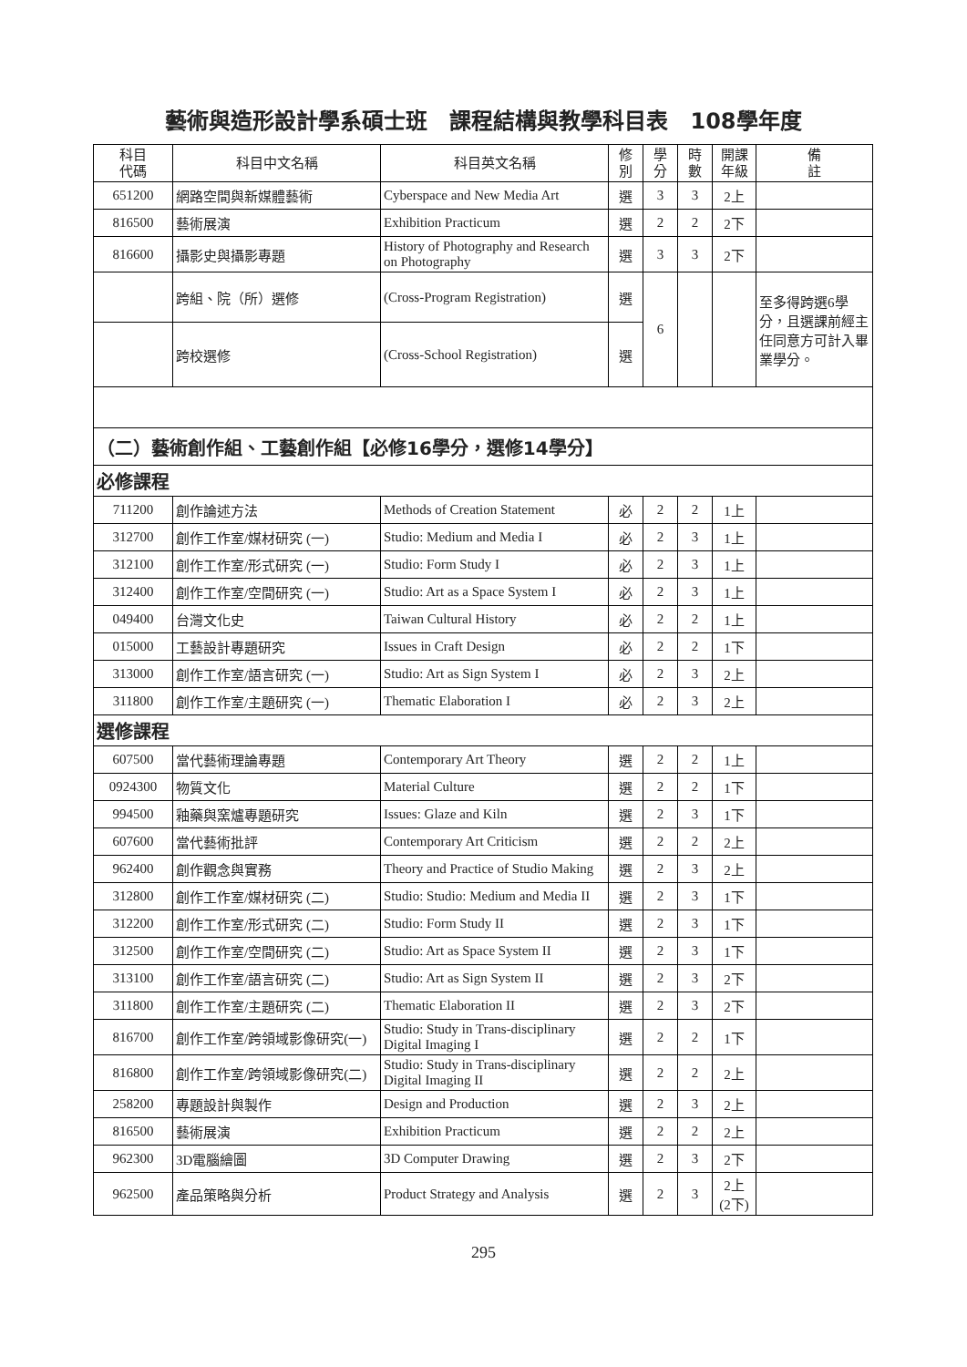藝術與造形設計學系碩士班　課程結構與教學科目表　108學年度
| 科目 代碼 | 科目中文名稱 | 科目英文名稱 | 修 別 | 學 分 | 時 數 | 開課 年級 | 備 註 |
| --- | --- | --- | --- | --- | --- | --- | --- |
| 651200 | 網路空間與新媒體藝術 | Cyberspace and New Media Art | 選 | 3 | 3 | 2上 | |
| 816500 | 藝術展演 | Exhibition Practicum | 選 | 2 | 2 | 2下 | |
| 816600 | 攝影史與攝影專題 | History of Photography and Research on Photography | 選 | 3 | 3 | 2下 | |
| | 跨組、院（所）選修 | (Cross-Program Registration) | 選 | 6 | | | 至多得跨選6學分，且選課前經主任同意方可計入畢業學分。 |
| | 跨校選修 | (Cross-School Registration) | 選 | | | | |
| （二）藝術創作組、工藝創作組【必修16學分，選修14學分】 | | | | | | | |
| 必修課程 | | | | | | | |
| 711200 | 創作論述方法 | Methods of Creation Statement | 必 | 2 | 2 | 1上 | |
| 312700 | 創作工作室/媒材研究 (一) | Studio: Medium and Media I | 必 | 2 | 3 | 1上 | |
| 312100 | 創作工作室/形式研究 (一) | Studio: Form Study I | 必 | 2 | 3 | 1上 | |
| 312400 | 創作工作室/空間研究 (一) | Studio: Art as a Space System I | 必 | 2 | 3 | 1上 | |
| 049400 | 台灣文化史 | Taiwan Cultural History | 必 | 2 | 2 | 1上 | |
| 015000 | 工藝設計專題研究 | Issues in Craft Design | 必 | 2 | 2 | 1下 | |
| 313000 | 創作工作室/語言研究 (一) | Studio: Art as Sign System I | 必 | 2 | 3 | 2上 | |
| 311800 | 創作工作室/主題研究 (一) | Thematic Elaboration I | 必 | 2 | 3 | 2上 | |
| 選修課程 | | | | | | | |
| 607500 | 當代藝術理論專題 | Contemporary Art Theory | 選 | 2 | 2 | 1上 | |
| 0924300 | 物質文化 | Material Culture | 選 | 2 | 2 | 1下 | |
| 994500 | 釉藥與窯爐專題研究 | Issues: Glaze and Kiln | 選 | 2 | 3 | 1下 | |
| 607600 | 當代藝術批評 | Contemporary Art Criticism | 選 | 2 | 2 | 2上 | |
| 962400 | 創作觀念與實務 | Theory and Practice of Studio Making | 選 | 2 | 3 | 2上 | |
| 312800 | 創作工作室/媒材研究 (二) | Studio: Studio: Medium and Media II | 選 | 2 | 3 | 1下 | |
| 312200 | 創作工作室/形式研究 (二) | Studio: Form Study II | 選 | 2 | 3 | 1下 | |
| 312500 | 創作工作室/空間研究 (二) | Studio: Art as Space System II | 選 | 2 | 3 | 1下 | |
| 313100 | 創作工作室/語言研究 (二) | Studio: Art as Sign System II | 選 | 2 | 3 | 2下 | |
| 311800 | 創作工作室/主題研究 (二) | Thematic Elaboration II | 選 | 2 | 3 | 2下 | |
| 816700 | 創作工作室/跨領域影像研究(一) | Studio: Study in Trans-disciplinary Digital Imaging I | 選 | 2 | 2 | 1下 | |
| 816800 | 創作工作室/跨領域影像研究(二) | Studio: Study in Trans-disciplinary Digital Imaging II | 選 | 2 | 2 | 2上 | |
| 258200 | 專題設計與製作 | Design and Production | 選 | 2 | 3 | 2上 | |
| 816500 | 藝術展演 | Exhibition Practicum | 選 | 2 | 2 | 2上 | |
| 962300 | 3D電腦繪圖 | 3D Computer Drawing | 選 | 2 | 3 | 2下 | |
| 962500 | 產品策略與分析 | Product Strategy and Analysis | 選 | 2 | 3 | 2上 (2下) | |
295